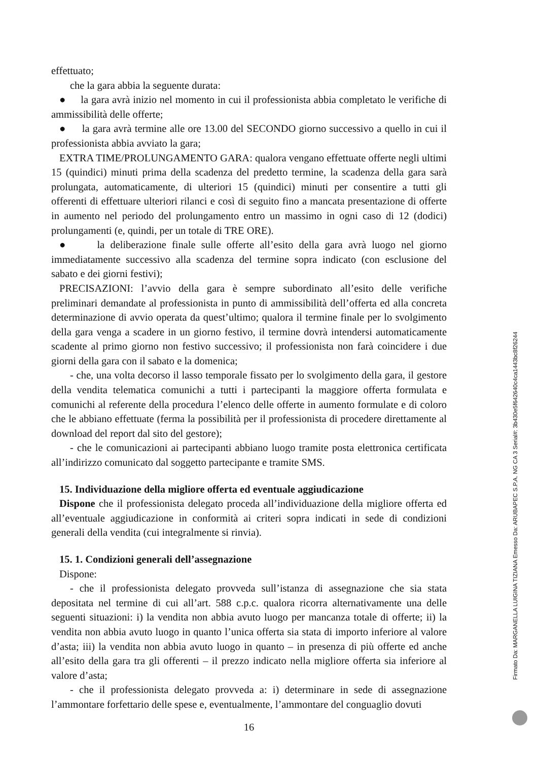effettuato;
che la gara abbia la seguente durata:
● la gara avrà inizio nel momento in cui il professionista abbia completato le verifiche di ammissibilità delle offerte;
● la gara avrà termine alle ore 13.00 del SECONDO giorno successivo a quello in cui il professionista abbia avviato la gara;
EXTRA TIME/PROLUNGAMENTO GARA: qualora vengano effettuate offerte negli ultimi 15 (quindici) minuti prima della scadenza del predetto termine, la scadenza della gara sarà prolungata, automaticamente, di ulteriori 15 (quindici) minuti per consentire a tutti gli offerenti di effettuare ulteriori rilanci e così di seguito fino a mancata presentazione di offerte in aumento nel periodo del prolungamento entro un massimo in ogni caso di 12 (dodici) prolungamenti (e, quindi, per un totale di TRE ORE).
● la deliberazione finale sulle offerte all’esito della gara avrà luogo nel giorno immediatamente successivo alla scadenza del termine sopra indicato (con esclusione del sabato e dei giorni festivi);
PRECISAZIONI: l’avvio della gara è sempre subordinato all’esito delle verifiche preliminari demandate al professionista in punto di ammissibilità dell’offerta ed alla concreta determinazione di avvio operata da quest’ultimo; qualora il termine finale per lo svolgimento della gara venga a scadere in un giorno festivo, il termine dovrà intendersi automaticamente scadente al primo giorno non festivo successivo; il professionista non farà coincidere i due giorni della gara con il sabato e la domenica;
- che, una volta decorso il lasso temporale fissato per lo svolgimento della gara, il gestore della vendita telematica comunichi a tutti i partecipanti la maggiore offerta formulata e comunichi al referente della procedura l’elenco delle offerte in aumento formulate e di coloro che le abbiano effettuate (ferma la possibilità per il professionista di procedere direttamente al download del report dal sito del gestore);
- che le comunicazioni ai partecipanti abbiano luogo tramite posta elettronica certificata all’indirizzo comunicato dal soggetto partecipante e tramite SMS.
15. Individuazione della migliore offerta ed eventuale aggiudicazione
Dispone che il professionista delegato proceda all’individuazione della migliore offerta ed all’eventuale aggiudicazione in conformità ai criteri sopra indicati in sede di condizioni generali della vendita (cui integralmente si rinvia).
15. 1. Condizioni generali dell’assegnazione
Dispone:
- che il professionista delegato provveda sull’istanza di assegnazione che sia stata depositata nel termine di cui all’art. 588 c.p.c. qualora ricorra alternativamente una delle seguenti situazioni: i) la vendita non abbia avuto luogo per mancanza totale di offerte; ii) la vendita non abbia avuto luogo in quanto l’unica offerta sia stata di importo inferiore al valore d’asta; iii) la vendita non abbia avuto luogo in quanto – in presenza di più offerte ed anche all’esito della gara tra gli offerenti – il prezzo indicato nella migliore offerta sia inferiore al valore d’asta;
- che il professionista delegato provveda a: i) determinare in sede di assegnazione l’ammontare forfettario delle spese e, eventualmente, l’ammontare del conguaglio dovuti
16
Firmato Da: MARGANELLA LUIGINA TIZIANA Emesso Da: ARUBAPEC S.P.A. NG CA 3 Serial#: 3b430e5f642640c4ca1443bc8f26244